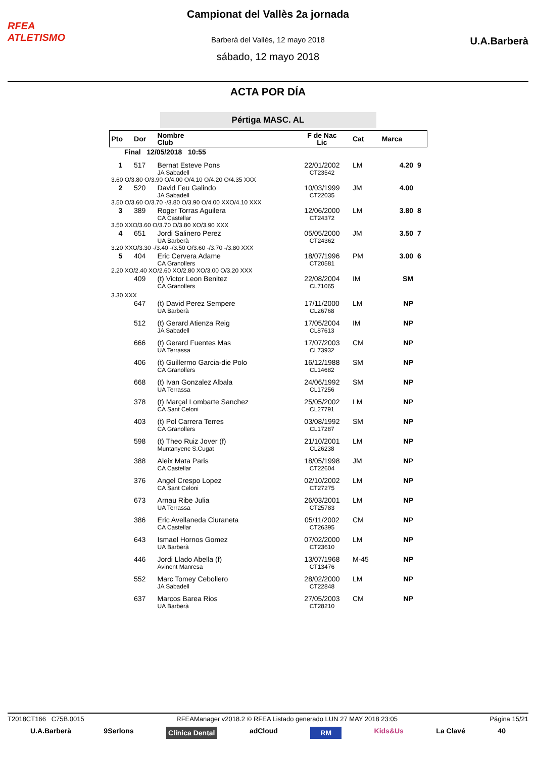RFEA
ATLETISMO
Campionat del Vallès 2a jornada
Barberà del Vallès, 12 mayo 2018
sábado, 12 mayo 2018
U.A.Barberà
ACTA POR DÍA
Pértiga MASC. AL
| Pto | Dor | Nombre Club | F de Nac Lic | Cat | Marca | |
| --- | --- | --- | --- | --- | --- | --- |
| Final 12/05/2018 10:55 | | | | | | |
| 1 | 517 | Bernat Esteve Pons JA Sabadell | 22/01/2002 CT23542 | LM | 4.20 | 9 |
| 3.60 O/3.80 O/3.90 O/4.00 O/4.10 O/4.20 O/4.35 XXX | | | | | | |
| 2 | 520 | David Feu Galindo JA Sabadell | 10/03/1999 CT22035 | JM | 4.00 | |
| 3.50 O/3.60 O/3.70 -/3.80 O/3.90 O/4.00 XXO/4.10 XXX | | | | | | |
| 3 | 389 | Roger Torras Aguilera CA Castellar | 12/06/2000 CT24372 | LM | 3.80 | 8 |
| 3.50 XXO/3.60 O/3.70 O/3.80 XO/3.90 XXX | | | | | | |
| 4 | 651 | Jordi Salinero Perez UA Barberà | 05/05/2000 CT24362 | JM | 3.50 | 7 |
| 3.20 XXO/3.30 -/3.40 -/3.50 O/3.60 -/3.70 -/3.80 XXX | | | | | | |
| 5 | 404 | Eric Cervera Adame CA Granollers | 18/07/1996 CT20581 | PM | 3.00 | 6 |
| 2.20 XO/2.40 XO/2.60 XO/2.80 XO/3.00 O/3.20 XXX | | | | | | |
| | 409 | (t) Victor Leon Benitez CA Granollers | 22/08/2004 CL71065 | IM | SM | |
| 3.30 XXX | | | | | | |
| | 647 | (t) David Perez Sempere UA Barberà | 17/11/2000 CL26768 | LM | NP | |
| | 512 | (t) Gerard Atienza Reig JA Sabadell | 17/05/2004 CL87613 | IM | NP | |
| | 666 | (t) Gerard Fuentes Mas UA Terrassa | 17/07/2003 CL73932 | CM | NP | |
| | 406 | (t) Guillermo Garcia-die Polo CA Granollers | 16/12/1988 CL14682 | SM | NP | |
| | 668 | (t) Ivan Gonzalez Albala UA Terrassa | 24/06/1992 CL17256 | SM | NP | |
| | 378 | (t) Marçal Lombarte Sanchez CA Sant Celoni | 25/05/2002 CL27791 | LM | NP | |
| | 403 | (t) Pol Carrera Terres CA Granollers | 03/08/1992 CL17287 | SM | NP | |
| | 598 | (t) Theo Ruiz Jover (f) Muntanyenc S.Cugat | 21/10/2001 CL26238 | LM | NP | |
| | 388 | Aleix Mata Paris CA Castellar | 18/05/1998 CT22604 | JM | NP | |
| | 376 | Angel Crespo Lopez CA Sant Celoni | 02/10/2002 CT27275 | LM | NP | |
| | 673 | Arnau Ribe Julia UA Terrassa | 26/03/2001 CT25783 | LM | NP | |
| | 386 | Eric Avellaneda Ciuraneta CA Castellar | 05/11/2002 CT26395 | CM | NP | |
| | 643 | Ismael Hornos Gomez UA Barberà | 07/02/2000 CT23610 | LM | NP | |
| | 446 | Jordi Llado Abella (f) Avinent Manresa | 13/07/1968 CT13476 | M-45 | NP | |
| | 552 | Marc Tomey Cebollero JA Sabadell | 28/02/2000 CT22848 | LM | NP | |
| | 637 | Marcos Barea Rios UA Barberà | 27/05/2003 CT28210 | CM | NP | |
T2018CT166 C75B.0015 RFEAManager v2018.2 © RFEA Listado generado LUN 27 MAY 2018 23:05 Página 15/21
U.A.Barberà 9Serlons Clínica Dental adCloud RM Kids&Us La Clavé 40